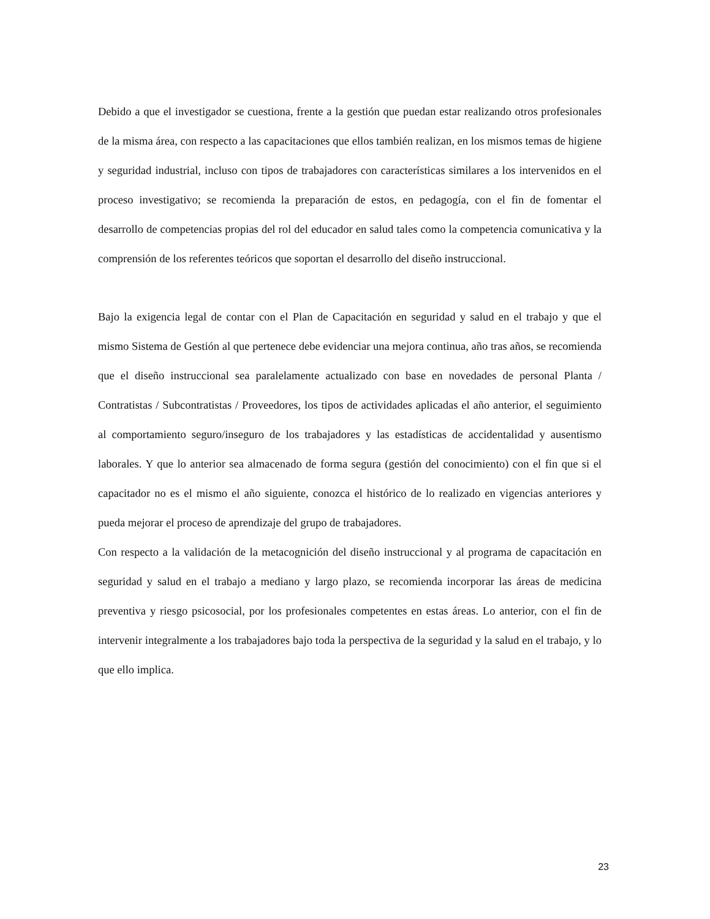Debido a que el investigador se cuestiona, frente a la gestión que puedan estar realizando otros profesionales de la misma área, con respecto a las capacitaciones que ellos también realizan, en los mismos temas de higiene y seguridad industrial, incluso con tipos de trabajadores con características similares a los intervenidos en el proceso investigativo; se recomienda la preparación de estos, en pedagogía, con el fin de fomentar el desarrollo de competencias propias del rol del educador en salud tales como la competencia comunicativa y la comprensión de los referentes teóricos que soportan el desarrollo del diseño instruccional.
Bajo la exigencia legal de contar con el Plan de Capacitación en seguridad y salud en el trabajo y que el mismo Sistema de Gestión al que pertenece debe evidenciar una mejora continua, año tras años, se recomienda que el diseño instruccional sea paralelamente actualizado con base en novedades de personal Planta / Contratistas / Subcontratistas / Proveedores, los tipos de actividades aplicadas el año anterior, el seguimiento al comportamiento seguro/inseguro de los trabajadores y las estadísticas de accidentalidad y ausentismo laborales. Y que lo anterior sea almacenado de forma segura (gestión del conocimiento) con el fin que si el capacitador no es el mismo el año siguiente, conozca el histórico de lo realizado en vigencias anteriores y pueda mejorar el proceso de aprendizaje del grupo de trabajadores.
Con respecto a la validación de la metacognición del diseño instruccional y al programa de capacitación en seguridad y salud en el trabajo a mediano y largo plazo, se recomienda incorporar las áreas de medicina preventiva y riesgo psicosocial, por los profesionales competentes en estas áreas. Lo anterior, con el fin de intervenir integralmente a los trabajadores bajo toda la perspectiva de la seguridad y la salud en el trabajo, y lo que ello implica.
23